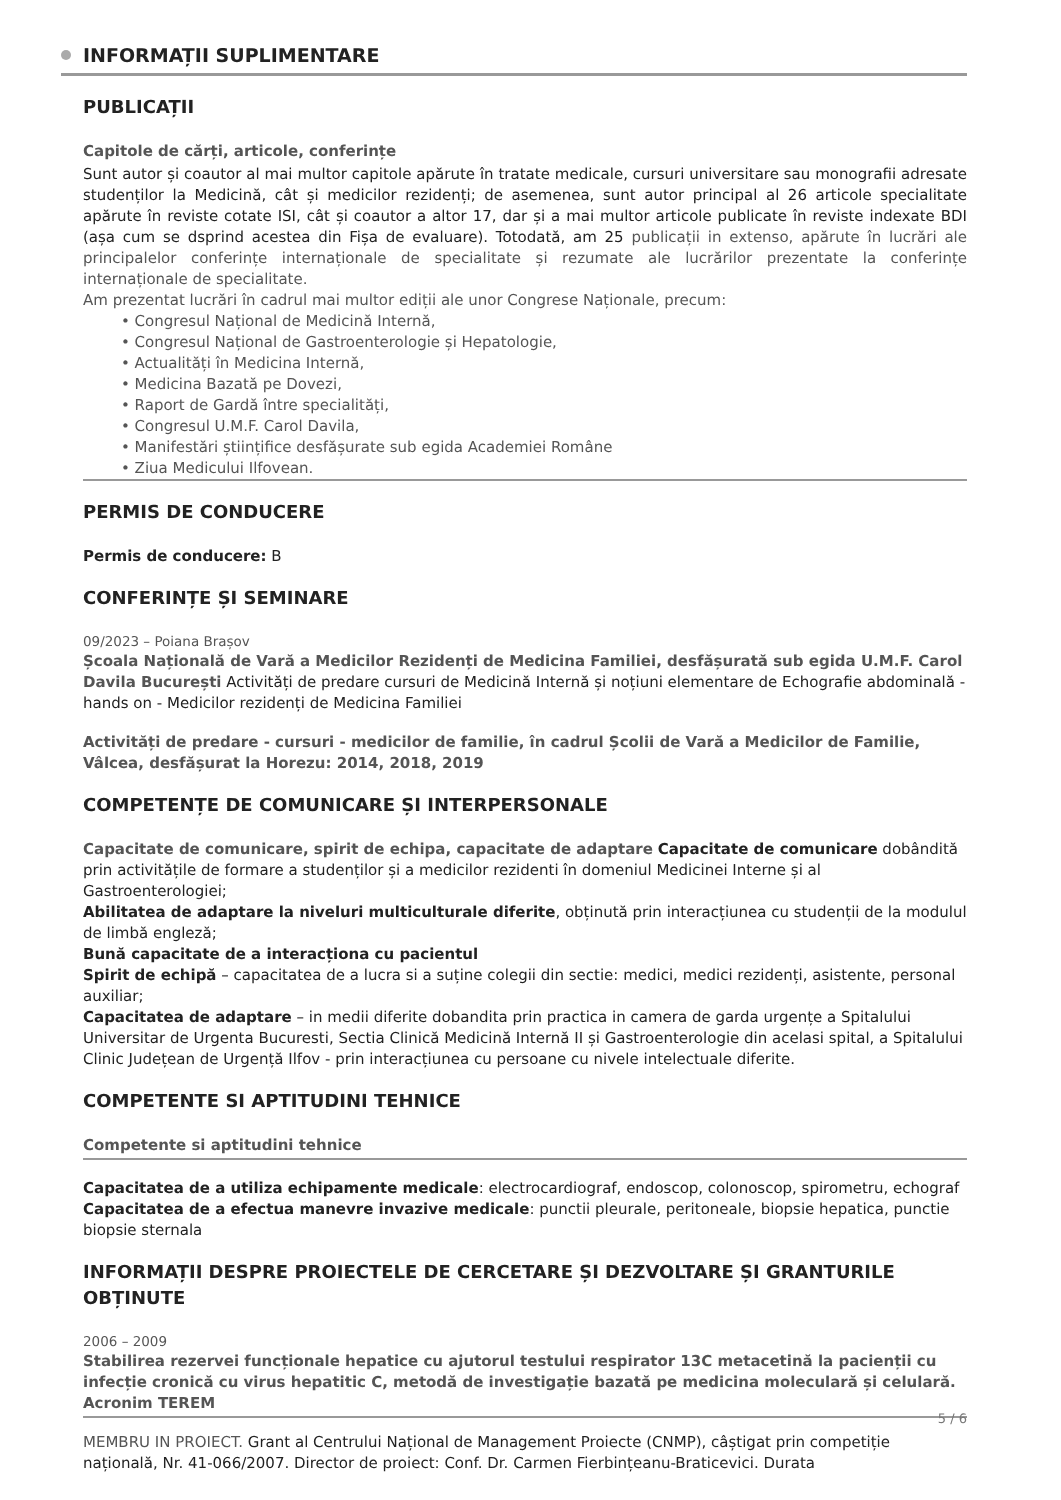INFORMAȚII SUPLIMENTARE
PUBLICAȚII
Capitole de cărți, articole, conferințe
Sunt autor și coautor al mai multor capitole apărute în tratate medicale, cursuri universitare sau monografii adresate studenților la Medicină, cât și medicilor rezidenți; de asemenea, sunt autor principal al 26 articole specialitate apărute în reviste cotate ISI, cât și coautor a altor 17, dar și a mai multor articole publicate în reviste indexate BDI (așa cum se dsprind acestea din Fișa de evaluare). Totodată, am 25 publicații in extenso, apărute în lucrări ale principalelor conferințe internaționale de specialitate și rezumate ale lucrărilor prezentate la conferințe internaționale de specialitate.
Am prezentat lucrări în cadrul mai multor ediții ale unor Congrese Naționale, precum:
• Congresul Național de Medicină Internă,
• Congresul Național de Gastroenterologie și Hepatologie,
• Actualități în Medicina Internă,
• Medicina Bazată pe Dovezi,
• Raport de Gardă între specialități,
• Congresul U.M.F. Carol Davila,
• Manifestări științifice desfășurate sub egida Academiei Române
• Ziua Medicului Ilfovean.
PERMIS DE CONDUCERE
Permis de conducere: B
CONFERINȚE ȘI SEMINARE
09/2023 – Poiana Brașov
Școala Națională de Vară a Medicilor Rezidenți de Medicina Familiei, desfășurată sub egida U.M.F. Carol Davila București Activități de predare cursuri de Medicină Internă și noțiuni elementare de Echografie abdominală - hands on - Medicilor rezidenți de Medicina Familiei
Activități de predare - cursuri - medicilor de familie, în cadrul Școlii de Vară a Medicilor de Familie, Vâlcea, desfășurat la Horezu: 2014, 2018, 2019
COMPETENȚE DE COMUNICARE ȘI INTERPERSONALE
Capacitate de comunicare, spirit de echipa, capacitate de adaptare Capacitate de comunicare dobândită prin activitățile de formare a studenților și a medicilor rezidenti în domeniul Medicinei Interne și al Gastroenterologiei;
Abilitatea de adaptare la niveluri multiculturale diferite, obținută prin interacțiunea cu studenții de la modulul de limbă engleză;
Bună capacitate de a interacționa cu pacientul
Spirit de echipă – capacitatea de a lucra si a suține colegii din sectie: medici, medici rezidenți, asistente, personal auxiliar;
Capacitatea de adaptare – in medii diferite dobandita prin practica in camera de garda urgențe a Spitalului Universitar de Urgenta Bucuresti, Sectia Clinică Medicină Internă II și Gastroenterologie din acelasi spital, a Spitalului Clinic Județean de Urgență Ilfov - prin interacțiunea cu persoane cu nivele intelectuale diferite.
COMPETENTE SI APTITUDINI TEHNICE
Competente si aptitudini tehnice
Capacitatea de a utiliza echipamente medicale: electrocardiograf, endoscop, colonoscop, spirometru, echograf
Capacitatea de a efectua manevre invazive medicale: punctii pleurale, peritoneale, biopsie hepatica, punctie biopsie sternala
INFORMAȚII DESPRE PROIECTELE DE CERCETARE ȘI DEZVOLTARE ȘI GRANTURILE OBȚINUTE
2006 – 2009
Stabilirea rezervei funcționale hepatice cu ajutorul testului respirator 13C metacetină la pacienții cu infecție cronică cu virus hepatitic C, metodă de investigație bazată pe medicina moleculară și celulară. Acronim TEREM
MEMBRU IN PROIECT. Grant al Centrului Național de Management Proiecte (CNMP), câștigat prin competiție națională, Nr. 41-066/2007. Director de proiect: Conf. Dr. Carmen Fierbințeanu-Braticevici. Durata
5 / 6